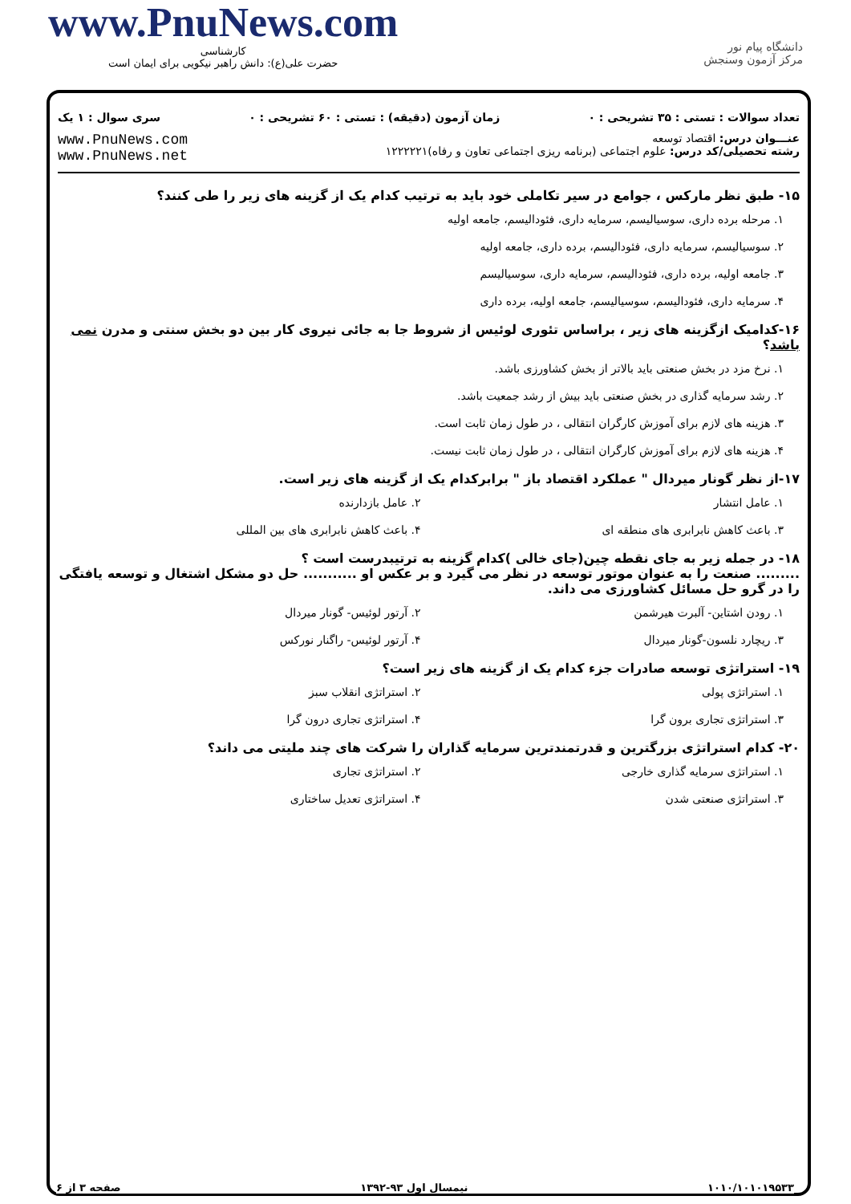www.PnuNews.com
کارشناسی
حضرت علی(ع): دانش راهبر نیکویی برای ایمان است
دانشگاه پیام نور
مرکز آزمون وسنجش
تعداد سوالات : تستی : ۳۵ تشریحی : ۰ زمان آزمون (دقیقه) : تستی : ۶۰ تشریحی : ۰ سری سوال : ۱ یک
عنـــوان درس: اقتصاد توسعه
رشته تحصیلی/کد درس: علوم اجتماعی (برنامه ریزی اجتماعی تعاون و رفاه)۱۲۲۲۲۲۱ www.PnuNews.com
www.PnuNews.net
۱۵- طبق نظر مارکس ، جوامع در سیر تکاملی خود باید به ترتیب کدام یک از گزینه های زیر را طی کنند؟
۱. مرحله برده داری، سوسیالیسم، سرمایه داری، فئودالیسم، جامعه اولیه
۲. سوسیالیسم، سرمایه داری، فئودالیسم، برده داری، جامعه اولیه
۳. جامعه اولیه، برده داری، فئودالیسم، سرمایه داری، سوسیالیسم
۴. سرمایه داری، فئودالیسم، سوسیالیسم، جامعه اولیه، برده داری
۱۶-کدامیک ازگزینه های زیر ، براساس تئوری لوئیس از شروط جا به جائی نیروی کار بین دو بخش سنتی و مدرن نمی باشد؟
۱. نرخ مزد در بخش صنعتی باید بالاتر از بخش کشاورزی باشد.
۲. رشد سرمایه گذاری در بخش صنعتی باید بیش از رشد جمعیت باشد.
۳. هزینه های لازم برای آموزش کارگران انتقالی ، در طول زمان ثابت است.
۴. هزینه های لازم برای آموزش کارگران انتقالی ، در طول زمان ثابت نیست.
۱۷-از نظر گونار میردال " عملکرد اقتصاد باز " برابرکدام یک از گزینه های زیر است.
۱. عامل انتشار ۲. عامل بازدارنده
۳. باعث کاهش نابرابری های منطقه ای
۴. باعث کاهش نابرابری های بین المللی
۱۸- در جمله زیر به جای نقطه چین(جای خالی )کدام گزینه به ترتیبدرست است ؟
......... صنعت را به عنوان موتور توسعه در نظر می گیرد و بر عکس او ........... حل دو مشکل اشتغال و توسعه یافتگی را در گرو حل مسائل کشاورزی می داند.
۱. رودن اشتاین- آلبرت هیرشمن ۲. آرتور لوئیس- گونار میردال
۳. ریچارد نلسون-گونار میردال ۴. آرتور لوئیس- راگنار نورکس
۱۹- استراتژی توسعه صادرات جزء کدام یک از گزینه های زیر است؟
۱. استراتژی پولی ۲. استراتژی انقلاب سبز
۳. استراتژی تجاری برون گرا ۴. استراتژی تجاری درون گرا
۲۰- کدام استراتژی بزرگترین و قدرتمندترین سرمایه گذاران را شرکت های چند ملیتی می داند؟
۱. استراتژی سرمایه گذاری خارجی ۲. استراتژی تجاری
۳. استراتژی صنعتی شدن ۴. استراتژی تعدیل ساختاری
۱۰۱۰/۱۰۱۰۱۹۵۳۳ نیمسال اول ۹۳-۱۳۹۲ صفحه ۳ از ۶